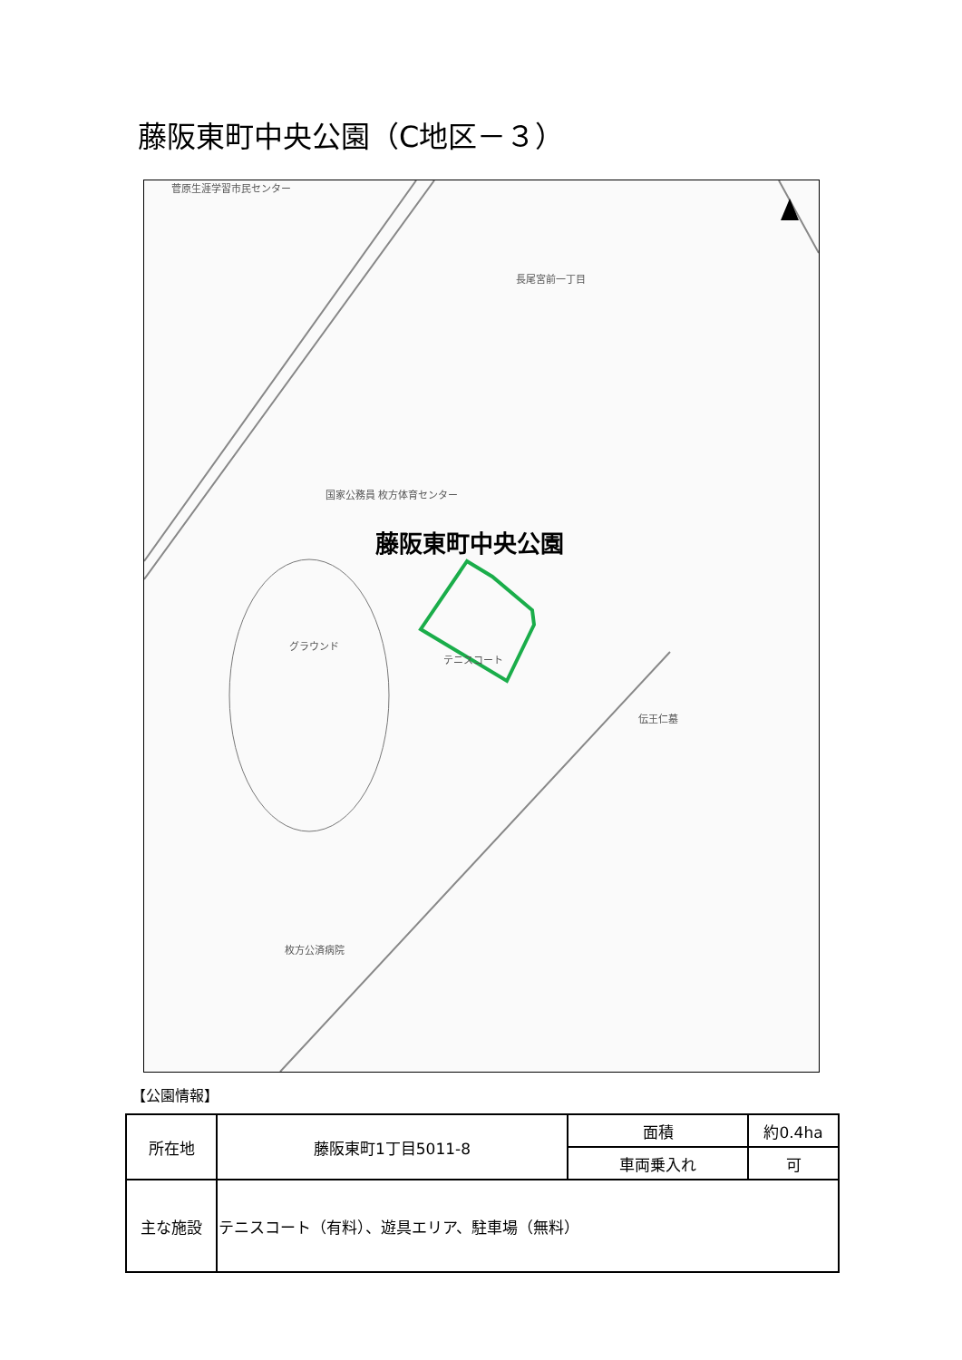藤阪東町中央公園（C地区－３）
菅原生涯学習市民センター
長尾宮前一丁目
国家公務員 枚方体育センター
藤阪東町中央公園
グラウンド
テニスコート
伝王仁墓
枚方公済病院
【公園情報】
| 所在地 | 藤阪東町1丁目5011-8 | 面積 | 約0.4ha |
| | | 車両乗入れ | 可 |
| 主な施設 | テニスコート（有料）、遊具エリア、駐車場（無料） | | |